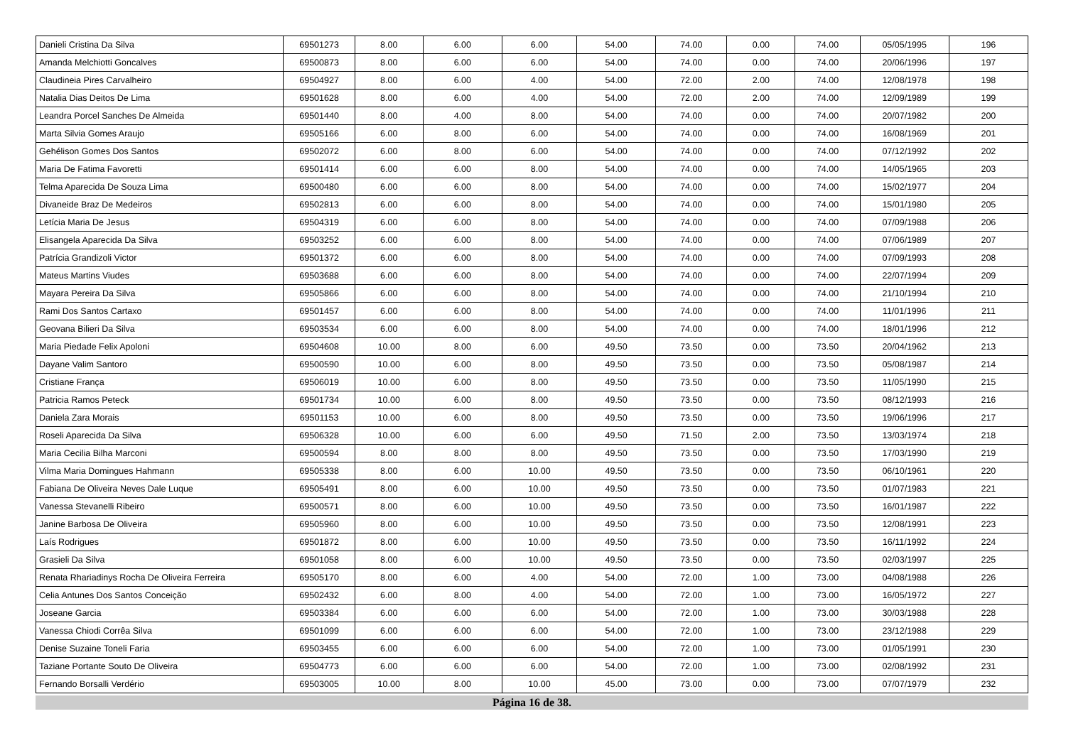| Danieli Cristina Da Silva | 69501273 | 8.00 | 6.00 | 6.00 | 54.00 | 74.00 | 0.00 | 74.00 | 05/05/1995 | 196 |
| Amanda Melchiotti Goncalves | 69500873 | 8.00 | 6.00 | 6.00 | 54.00 | 74.00 | 0.00 | 74.00 | 20/06/1996 | 197 |
| Claudineia Pires Carvalheiro | 69504927 | 8.00 | 6.00 | 4.00 | 54.00 | 72.00 | 2.00 | 74.00 | 12/08/1978 | 198 |
| Natalia Dias Deitos De Lima | 69501628 | 8.00 | 6.00 | 4.00 | 54.00 | 72.00 | 2.00 | 74.00 | 12/09/1989 | 199 |
| Leandra Porcel Sanches De Almeida | 69501440 | 8.00 | 4.00 | 8.00 | 54.00 | 74.00 | 0.00 | 74.00 | 20/07/1982 | 200 |
| Marta Silvia Gomes Araujo | 69505166 | 6.00 | 8.00 | 6.00 | 54.00 | 74.00 | 0.00 | 74.00 | 16/08/1969 | 201 |
| Gehélison Gomes Dos Santos | 69502072 | 6.00 | 8.00 | 6.00 | 54.00 | 74.00 | 0.00 | 74.00 | 07/12/1992 | 202 |
| Maria De Fatima Favoretti | 69501414 | 6.00 | 6.00 | 8.00 | 54.00 | 74.00 | 0.00 | 74.00 | 14/05/1965 | 203 |
| Telma Aparecida De Souza Lima | 69500480 | 6.00 | 6.00 | 8.00 | 54.00 | 74.00 | 0.00 | 74.00 | 15/02/1977 | 204 |
| Divaneide Braz De Medeiros | 69502813 | 6.00 | 6.00 | 8.00 | 54.00 | 74.00 | 0.00 | 74.00 | 15/01/1980 | 205 |
| Letícia Maria De Jesus | 69504319 | 6.00 | 6.00 | 8.00 | 54.00 | 74.00 | 0.00 | 74.00 | 07/09/1988 | 206 |
| Elisangela Aparecida Da Silva | 69503252 | 6.00 | 6.00 | 8.00 | 54.00 | 74.00 | 0.00 | 74.00 | 07/06/1989 | 207 |
| Patrícia Grandizoli Victor | 69501372 | 6.00 | 6.00 | 8.00 | 54.00 | 74.00 | 0.00 | 74.00 | 07/09/1993 | 208 |
| Mateus Martins Viudes | 69503688 | 6.00 | 6.00 | 8.00 | 54.00 | 74.00 | 0.00 | 74.00 | 22/07/1994 | 209 |
| Mayara Pereira Da Silva | 69505866 | 6.00 | 6.00 | 8.00 | 54.00 | 74.00 | 0.00 | 74.00 | 21/10/1994 | 210 |
| Rami Dos Santos Cartaxo | 69501457 | 6.00 | 6.00 | 8.00 | 54.00 | 74.00 | 0.00 | 74.00 | 11/01/1996 | 211 |
| Geovana Bilieri Da Silva | 69503534 | 6.00 | 6.00 | 8.00 | 54.00 | 74.00 | 0.00 | 74.00 | 18/01/1996 | 212 |
| Maria Piedade Felix Apoloni | 69504608 | 10.00 | 8.00 | 6.00 | 49.50 | 73.50 | 0.00 | 73.50 | 20/04/1962 | 213 |
| Dayane Valim Santoro | 69500590 | 10.00 | 6.00 | 8.00 | 49.50 | 73.50 | 0.00 | 73.50 | 05/08/1987 | 214 |
| Cristiane França | 69506019 | 10.00 | 6.00 | 8.00 | 49.50 | 73.50 | 0.00 | 73.50 | 11/05/1990 | 215 |
| Patricia Ramos Peteck | 69501734 | 10.00 | 6.00 | 8.00 | 49.50 | 73.50 | 0.00 | 73.50 | 08/12/1993 | 216 |
| Daniela Zara Morais | 69501153 | 10.00 | 6.00 | 8.00 | 49.50 | 73.50 | 0.00 | 73.50 | 19/06/1996 | 217 |
| Roseli Aparecida Da Silva | 69506328 | 10.00 | 6.00 | 6.00 | 49.50 | 71.50 | 2.00 | 73.50 | 13/03/1974 | 218 |
| Maria Cecilia Bilha Marconi | 69500594 | 8.00 | 8.00 | 8.00 | 49.50 | 73.50 | 0.00 | 73.50 | 17/03/1990 | 219 |
| Vilma Maria Domingues Hahmann | 69505338 | 8.00 | 6.00 | 10.00 | 49.50 | 73.50 | 0.00 | 73.50 | 06/10/1961 | 220 |
| Fabiana De Oliveira Neves Dale Luque | 69505491 | 8.00 | 6.00 | 10.00 | 49.50 | 73.50 | 0.00 | 73.50 | 01/07/1983 | 221 |
| Vanessa Stevanelli Ribeiro | 69500571 | 8.00 | 6.00 | 10.00 | 49.50 | 73.50 | 0.00 | 73.50 | 16/01/1987 | 222 |
| Janine Barbosa De Oliveira | 69505960 | 8.00 | 6.00 | 10.00 | 49.50 | 73.50 | 0.00 | 73.50 | 12/08/1991 | 223 |
| Laís Rodrigues | 69501872 | 8.00 | 6.00 | 10.00 | 49.50 | 73.50 | 0.00 | 73.50 | 16/11/1992 | 224 |
| Grasieli Da Silva | 69501058 | 8.00 | 6.00 | 10.00 | 49.50 | 73.50 | 0.00 | 73.50 | 02/03/1997 | 225 |
| Renata Rhariadinys Rocha De Oliveira Ferreira | 69505170 | 8.00 | 6.00 | 4.00 | 54.00 | 72.00 | 1.00 | 73.00 | 04/08/1988 | 226 |
| Celia Antunes Dos Santos Conceição | 69502432 | 6.00 | 8.00 | 4.00 | 54.00 | 72.00 | 1.00 | 73.00 | 16/05/1972 | 227 |
| Joseane Garcia | 69503384 | 6.00 | 6.00 | 6.00 | 54.00 | 72.00 | 1.00 | 73.00 | 30/03/1988 | 228 |
| Vanessa Chiodi Corrêa Silva | 69501099 | 6.00 | 6.00 | 6.00 | 54.00 | 72.00 | 1.00 | 73.00 | 23/12/1988 | 229 |
| Denise Suzaine Toneli Faria | 69503455 | 6.00 | 6.00 | 6.00 | 54.00 | 72.00 | 1.00 | 73.00 | 01/05/1991 | 230 |
| Taziane Portante Souto De Oliveira | 69504773 | 6.00 | 6.00 | 6.00 | 54.00 | 72.00 | 1.00 | 73.00 | 02/08/1992 | 231 |
| Fernando Borsalli Verdério | 69503005 | 10.00 | 8.00 | 10.00 | 45.00 | 73.00 | 0.00 | 73.00 | 07/07/1979 | 232 |
Página 16 de 38.